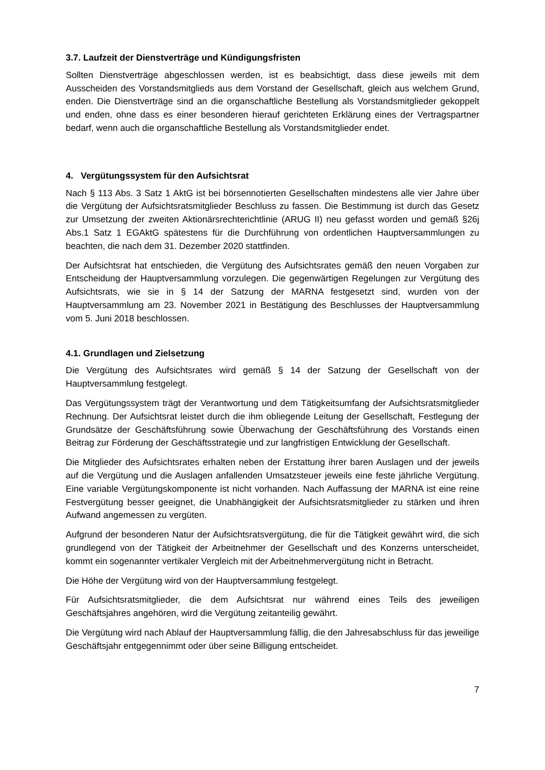3.7. Laufzeit der Dienstverträge und Kündigungsfristen
Sollten Dienstverträge abgeschlossen werden, ist es beabsichtigt, dass diese jeweils mit dem Ausscheiden des Vorstandsmitglieds aus dem Vorstand der Gesellschaft, gleich aus welchem Grund, enden. Die Dienstverträge sind an die organschaftliche Bestellung als Vorstandsmitglieder gekoppelt und enden, ohne dass es einer besonderen hierauf gerichteten Erklärung eines der Vertragspartner bedarf, wenn auch die organschaftliche Bestellung als Vorstandsmitglieder endet.
4. Vergütungssystem für den Aufsichtsrat
Nach § 113 Abs. 3 Satz 1 AktG ist bei börsennotierten Gesellschaften mindestens alle vier Jahre über die Vergütung der Aufsichtsratsmitglieder Beschluss zu fassen. Die Bestimmung ist durch das Gesetz zur Umsetzung der zweiten Aktionärsrechterichtlinie (ARUG II) neu gefasst worden und gemäß §26j Abs.1 Satz 1 EGAktG spätestens für die Durchführung von ordentlichen Hauptversammlungen zu beachten, die nach dem 31. Dezember 2020 stattfinden.
Der Aufsichtsrat hat entschieden, die Vergütung des Aufsichtsrates gemäß den neuen Vorgaben zur Entscheidung der Hauptversammlung vorzulegen. Die gegenwärtigen Regelungen zur Vergütung des Aufsichtsrats, wie sie in § 14 der Satzung der MARNA festgesetzt sind, wurden von der Hauptversammlung am 23. November 2021 in Bestätigung des Beschlusses der Hauptversammlung vom 5. Juni 2018 beschlossen.
4.1. Grundlagen und Zielsetzung
Die Vergütung des Aufsichtsrates wird gemäß § 14 der Satzung der Gesellschaft von der Hauptversammlung festgelegt.
Das Vergütungssystem trägt der Verantwortung und dem Tätigkeitsumfang der Aufsichtsratsmitglieder Rechnung. Der Aufsichtsrat leistet durch die ihm obliegende Leitung der Gesellschaft, Festlegung der Grundsätze der Geschäftsführung sowie Überwachung der Geschäftsführung des Vorstands einen Beitrag zur Förderung der Geschäftsstrategie und zur langfristigen Entwicklung der Gesellschaft.
Die Mitglieder des Aufsichtsrates erhalten neben der Erstattung ihrer baren Auslagen und der jeweils auf die Vergütung und die Auslagen anfallenden Umsatzsteuer jeweils eine feste jährliche Vergütung. Eine variable Vergütungskomponente ist nicht vorhanden. Nach Auffassung der MARNA ist eine reine Festvergütung besser geeignet, die Unabhängigkeit der Aufsichtsratsmitglieder zu stärken und ihren Aufwand angemessen zu vergüten.
Aufgrund der besonderen Natur der Aufsichtsratsvergütung, die für die Tätigkeit gewährt wird, die sich grundlegend von der Tätigkeit der Arbeitnehmer der Gesellschaft und des Konzerns unterscheidet, kommt ein sogenannter vertikaler Vergleich mit der Arbeitnehmervergütung nicht in Betracht.
Die Höhe der Vergütung wird von der Hauptversammlung festgelegt.
Für Aufsichtsratsmitglieder, die dem Aufsichtsrat nur während eines Teils des jeweiligen Geschäftsjahres angehören, wird die Vergütung zeitanteilig gewährt.
Die Vergütung wird nach Ablauf der Hauptversammlung fällig, die den Jahresabschluss für das jeweilige Geschäftsjahr entgegennimmt oder über seine Billigung entscheidet.
7